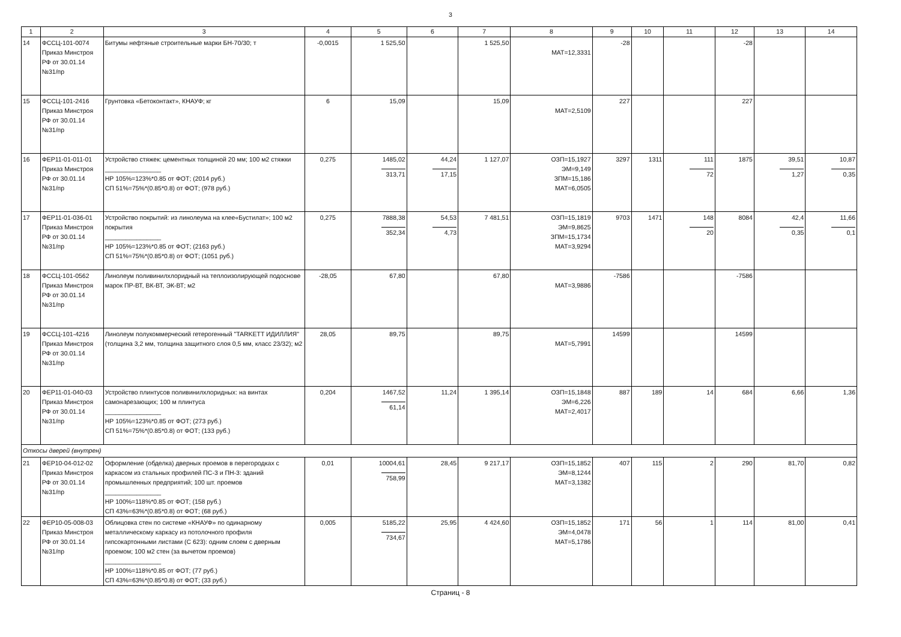3
| 1 | 2 | 3 | 4 | 5 | 6 | 7 | 8 | 9 | 10 | 11 | 12 | 13 | 14 |
| --- | --- | --- | --- | --- | --- | --- | --- | --- | --- | --- | --- | --- | --- |
| 14 | ФССЦ-101-0074 Приказ Минстроя РФ от 30.01.14 №31/пр | Битумы нефтяные строительные марки БН-70/30; т | -0,0015 | 1 525,50 | | 1 525,50 | МАТ=12,3331 | -28 | | | -28 | | |
| 15 | ФССЦ-101-2416 Приказ Минстроя РФ от 30.01.14 №31/пр | Грунтовка «Бетоконтакт», КНАУФ; кг | 6 | 15,09 | | 15,09 | МАТ=2,5109 | 227 | | | 227 | | |
| 16 | ФЕР11-01-011-01 Приказ Минстроя РФ от 30.01.14 №31/пр | Устройство стяжек: цементных толщиной 20 мм; 100 м2 стяжки ________________ НР 105%=123%*0.85 от ФОТ; (2014 руб.) СП 51%=75%*(0.85*0.8) от ФОТ; (978 руб.) | 0,275 | 1485,02 313,71 | 44,24 17,15 | 1 127,07 | ОЗП=15,1927 ЭМ=9,149 ЗПМ=15,186 МАТ=6,0505 | 3297 | 1311 | 111 72 | 1875 | 39,51 1,27 | 10,87 0,35 |
| 17 | ФЕР11-01-036-01 Приказ Минстроя РФ от 30.01.14 №31/пр | Устройство покрытий: из линолеума на клее«Бустилат»; 100 м2 покрытия ________________ НР 105%=123%*0.85 от ФОТ; (2163 руб.) СП 51%=75%*(0.85*0.8) от ФОТ; (1051 руб.) | 0,275 | 7888,38 352,34 | 54,53 4,73 | 7 481,51 | ОЗП=15,1819 ЭМ=9,8625 ЗПМ=15,1734 МАТ=3,9294 | 9703 | 1471 | 148 20 | 8084 | 42,4 0,35 | 11,66 0,1 |
| 18 | ФССЦ-101-0562 Приказ Минстроя РФ от 30.01.14 №31/пр | Линолеум поливинилхлоридный на теплоизолирующей подоснове марок ПР-ВТ, ВК-ВТ, ЭК-ВТ; м2 | -28,05 | 67,80 | | 67,80 | МАТ=3,9886 | -7586 | | | -7586 | | |
| 19 | ФССЦ-101-4216 Приказ Минстроя РФ от 30.01.14 №31/пр | Линолеум полукоммерческий гетерогенный "TARKETT ИДИЛЛИЯ" (толщина 3,2 мм, толщина защитного слоя 0,5 мм, класс 23/32); м2 | 28,05 | 89,75 | | 89,75 | МАТ=5,7991 | 14599 | | | 14599 | | |
| 20 | ФЕР11-01-040-03 Приказ Минстроя РФ от 30.01.14 №31/пр | Устройство плинтусов поливинилхлоридных: на винтах самонарезающих; 100 м плинтуса ________________ НР 105%=123%*0.85 от ФОТ; (273 руб.) СП 51%=75%*(0.85*0.8) от ФОТ; (133 руб.) | 0,204 | 1467,52 61,14 | 11,24 | 1 395,14 | ОЗП=15,1848 ЭМ=6,226 МАТ=2,4017 | 887 | 189 | 14 | 684 | 6,66 | 1,36 |
| Откосы дверей (внутрен) | | | | | | | | | | | | | |
| 21 | ФЕР10-04-012-02 Приказ Минстроя РФ от 30.01.14 №31/пр | Оформление (обделка) дверных проемов в перегородках с каркасом из стальных профилей ПС-3 и ПН-3: зданий промышленных предприятий; 100 шт. проемов ________________ НР 100%=118%*0.85 от ФОТ; (158 руб.) СП 43%=63%*(0.85*0.8) от ФОТ; (68 руб.) | 0,01 | 10004,61 758,99 | 28,45 | 9 217,17 | ОЗП=15,1852 ЭМ=8,1244 МАТ=3,1382 | 407 | 115 | 2 | 290 | 81,70 | 0,82 |
| 22 | ФЕР10-05-008-03 Приказ Минстроя РФ от 30.01.14 №31/пр | Облицовка стен по системе «КНАУФ» по одинарному металлическому каркасу из потолочного профиля гипсокартонными листами (С 623): одним слоем с дверным проемом; 100 м2 стен (за вычетом проемов) ________________ НР 100%=118%*0.85 от ФОТ; (77 руб.) СП 43%=63%*(0.85*0.8) от ФОТ; (33 руб.) | 0,005 | 5185,22 734,67 | 25,95 | 4 424,60 | ОЗП=15,1852 ЭМ=4,0478 МАТ=5,1786 | 171 | 56 | 1 | 114 | 81,00 | 0,41 |
Страниц - 8